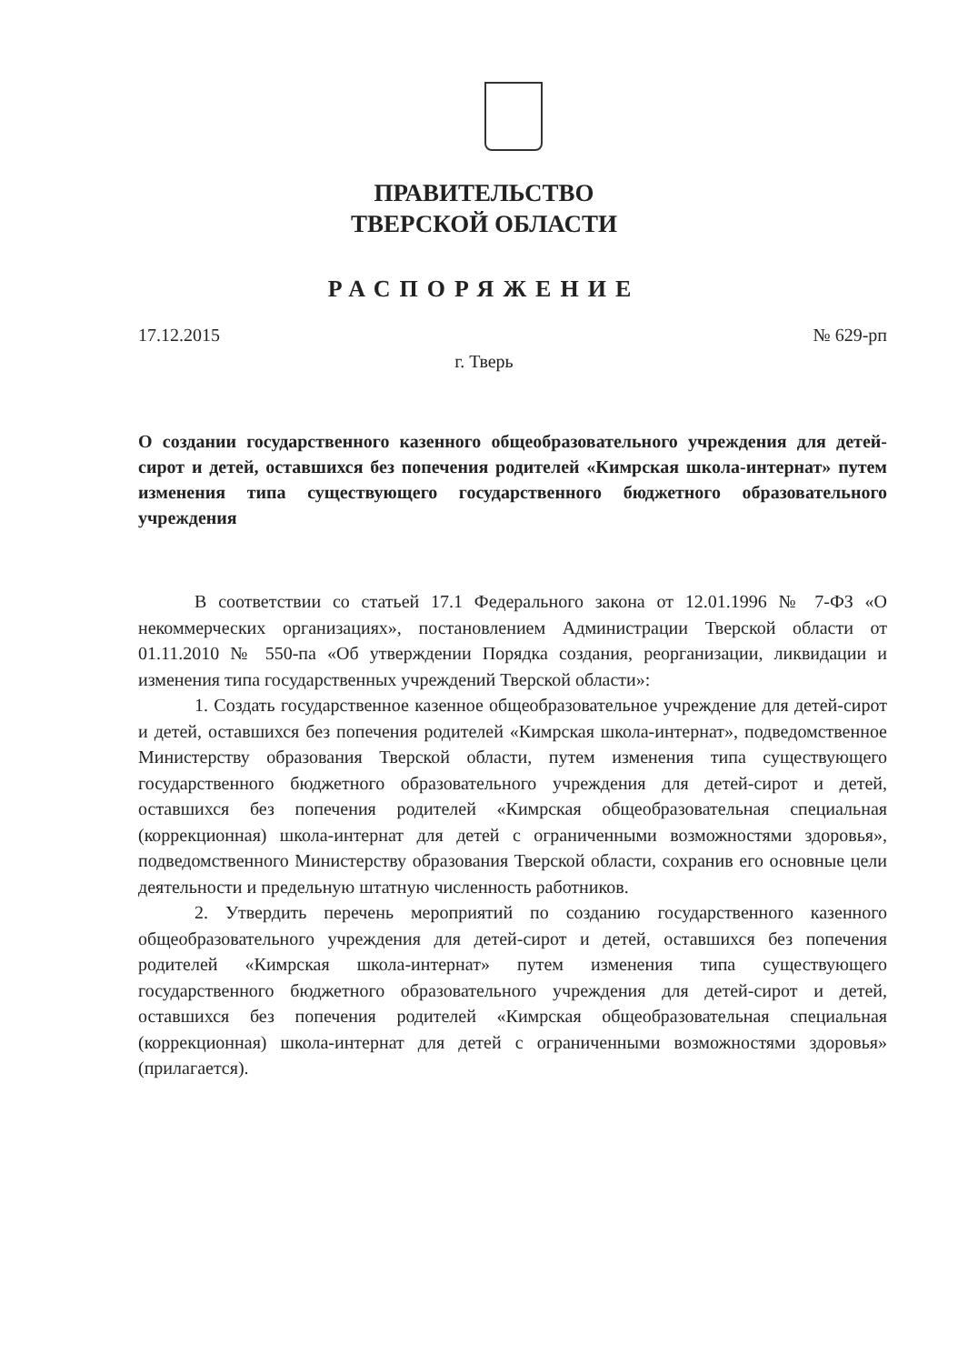ПРАВИТЕЛЬСТВО
ТВЕРСКОЙ ОБЛАСТИ
РАСПОРЯЖЕНИЕ
17.12.2015 № 629-рп
г. Тверь
О создании государственного казенного общеобразовательного учреждения для детей-сирот и детей, оставшихся без попечения родителей «Кимрская школа-интернат» путем изменения типа существующего государственного бюджетного образовательного учреждения
В соответствии со статьей 17.1 Федерального закона от 12.01.1996 № 7-ФЗ «О некоммерческих организациях», постановлением Администрации Тверской области от 01.11.2010 № 550-па «Об утверждении Порядка создания, реорганизации, ликвидации и изменения типа государственных учреждений Тверской области»:
1. Создать государственное казенное общеобразовательное учреждение для детей-сирот и детей, оставшихся без попечения родителей «Кимрская школа-интернат», подведомственное Министерству образования Тверской области, путем изменения типа существующего государственного бюджетного образовательного учреждения для детей-сирот и детей, оставшихся без попечения родителей «Кимрская общеобразовательная специальная (коррекционная) школа-интернат для детей с ограниченными возможностями здоровья», подведомственного Министерству образования Тверской области, сохранив его основные цели деятельности и предельную штатную численность работников.
2. Утвердить перечень мероприятий по созданию государственного казенного общеобразовательного учреждения для детей-сирот и детей, оставшихся без попечения родителей «Кимрская школа-интернат» путем изменения типа существующего государственного бюджетного образовательного учреждения для детей-сирот и детей, оставшихся без попечения родителей «Кимрская общеобразовательная специальная (коррекционная) школа-интернат для детей с ограниченными возможностями здоровья» (прилагается).